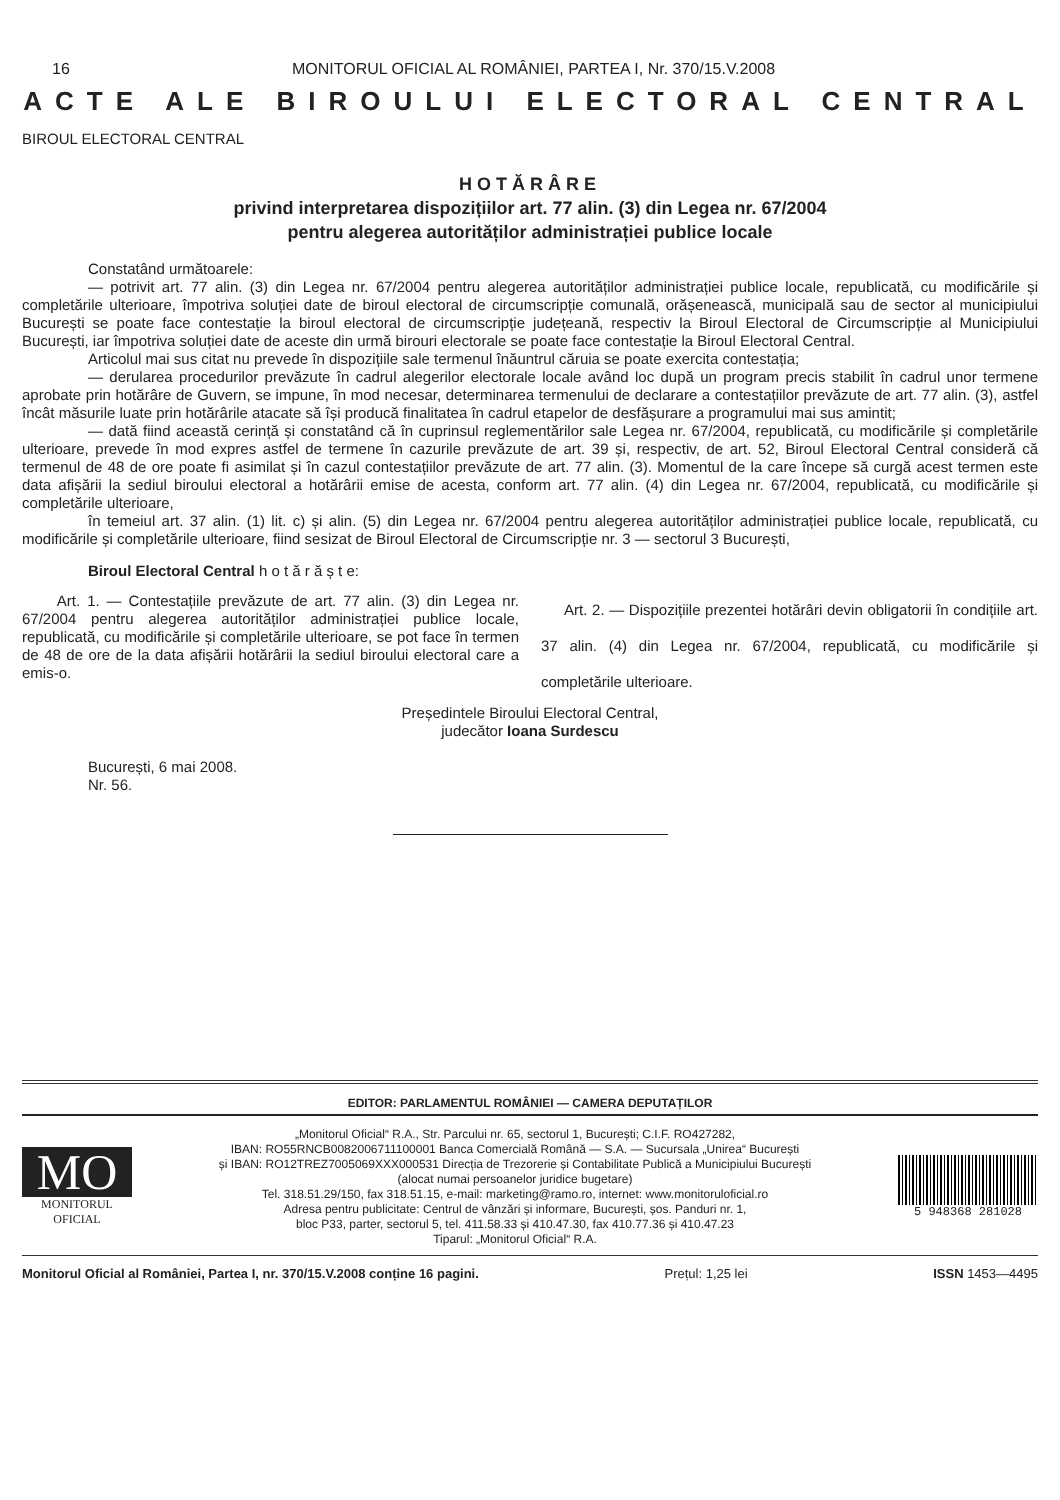16 MONITORUL OFICIAL AL ROMÂNIEI, PARTEA I, Nr. 370/15.V.2008
ACTE ALE BIROULUI ELECTORAL CENTRAL
BIROUL ELECTORAL CENTRAL
HOTĂRÂRE
privind interpretarea dispozițiilor art. 77 alin. (3) din Legea nr. 67/2004
pentru alegerea autorităților administrației publice locale
Constatând următoarele:
— potrivit art. 77 alin. (3) din Legea nr. 67/2004 pentru alegerea autorităților administrației publice locale, republicată, cu modificările și completările ulterioare, împotriva soluției date de biroul electoral de circumscripție comunală, orășenească, municipală sau de sector al municipiului București se poate face contestație la biroul electoral de circumscripție județeană, respectiv la Biroul Electoral de Circumscripție al Municipiului București, iar împotriva soluției date de aceste din urmă birouri electorale se poate face contestație la Biroul Electoral Central.
Articolul mai sus citat nu prevede în dispozițiile sale termenul înăuntrul căruia se poate exercita contestația;
— derularea procedurilor prevăzute în cadrul alegerilor electorale locale având loc după un program precis stabilit în cadrul unor termene aprobate prin hotărâre de Guvern, se impune, în mod necesar, determinarea termenului de declarare a contestațiilor prevăzute de art. 77 alin. (3), astfel încât măsurile luate prin hotărârile atacate să își producă finalitatea în cadrul etapelor de desfășurare a programului mai sus amintit;
— dată fiind această cerință și constatând că în cuprinsul reglementărilor sale Legea nr. 67/2004, republicată, cu modificările și completările ulterioare, prevede în mod expres astfel de termene în cazurile prevăzute de art. 39 și, respectiv, de art. 52, Biroul Electoral Central consideră că termenul de 48 de ore poate fi asimilat și în cazul contestațiilor prevăzute de art. 77 alin. (3). Momentul de la care începe să curgă acest termen este data afișării la sediul biroului electoral a hotărârii emise de acesta, conform art. 77 alin. (4) din Legea nr. 67/2004, republicată, cu modificările și completările ulterioare,
în temeiul art. 37 alin. (1) lit. c) și alin. (5) din Legea nr. 67/2004 pentru alegerea autorităților administrației publice locale, republicată, cu modificările și completările ulterioare, fiind sesizat de Biroul Electoral de Circumscripție nr. 3 — sectorul 3 București,
Biroul Electoral Central h o t ă r ă ș t e:
Art. 1. — Contestațiile prevăzute de art. 77 alin. (3) din Legea nr. 67/2004 pentru alegerea autorităților administrației publice locale, republicată, cu modificările și completările ulterioare, se pot face în termen de 48 de ore de la data afișării hotărârii la sediul biroului electoral care a emis-o.
Art. 2. — Dispozițiile prezentei hotărâri devin obligatorii în condițiile art. 37 alin. (4) din Legea nr. 67/2004, republicată, cu modificările și completările ulterioare.
Președintele Biroului Electoral Central,
judecător Ioana Surdescu
București, 6 mai 2008.
Nr. 56.
EDITOR: PARLAMENTUL ROMÂNIEI — CAMERA DEPUTAȚILOR
MO
MONITORUL
OFICIAL
„Monitorul Oficial“ R.A., Str. Parcului nr. 65, sectorul 1, București; C.I.F. RO427282,
IBAN: RO55RNCB0082006711100001 Banca Comercială Română — S.A. — Sucursala „Unirea“ București
și IBAN: RO12TREZ7005069XXX000531 Direcția de Trezorerie și Contabilitate Publică a Municipiului București
(alocat numai persoanelor juridice bugetare)
Tel. 318.51.29/150, fax 318.51.15, e-mail: marketing@ramo.ro, internet: www.monitoruloficial.ro
Adresa pentru publicitate: Centrul de vânzări și informare, București, șos. Panduri nr. 1,
bloc P33, parter, sectorul 5, tel. 411.58.33 și 410.47.30, fax 410.77.36 și 410.47.23
Tiparul: „Monitorul Oficial“ R.A.
5 948368 281028
Monitorul Oficial al României, Partea I, nr. 370/15.V.2008 conține 16 pagini. Prețul: 1,25 lei ISSN 1453—4495